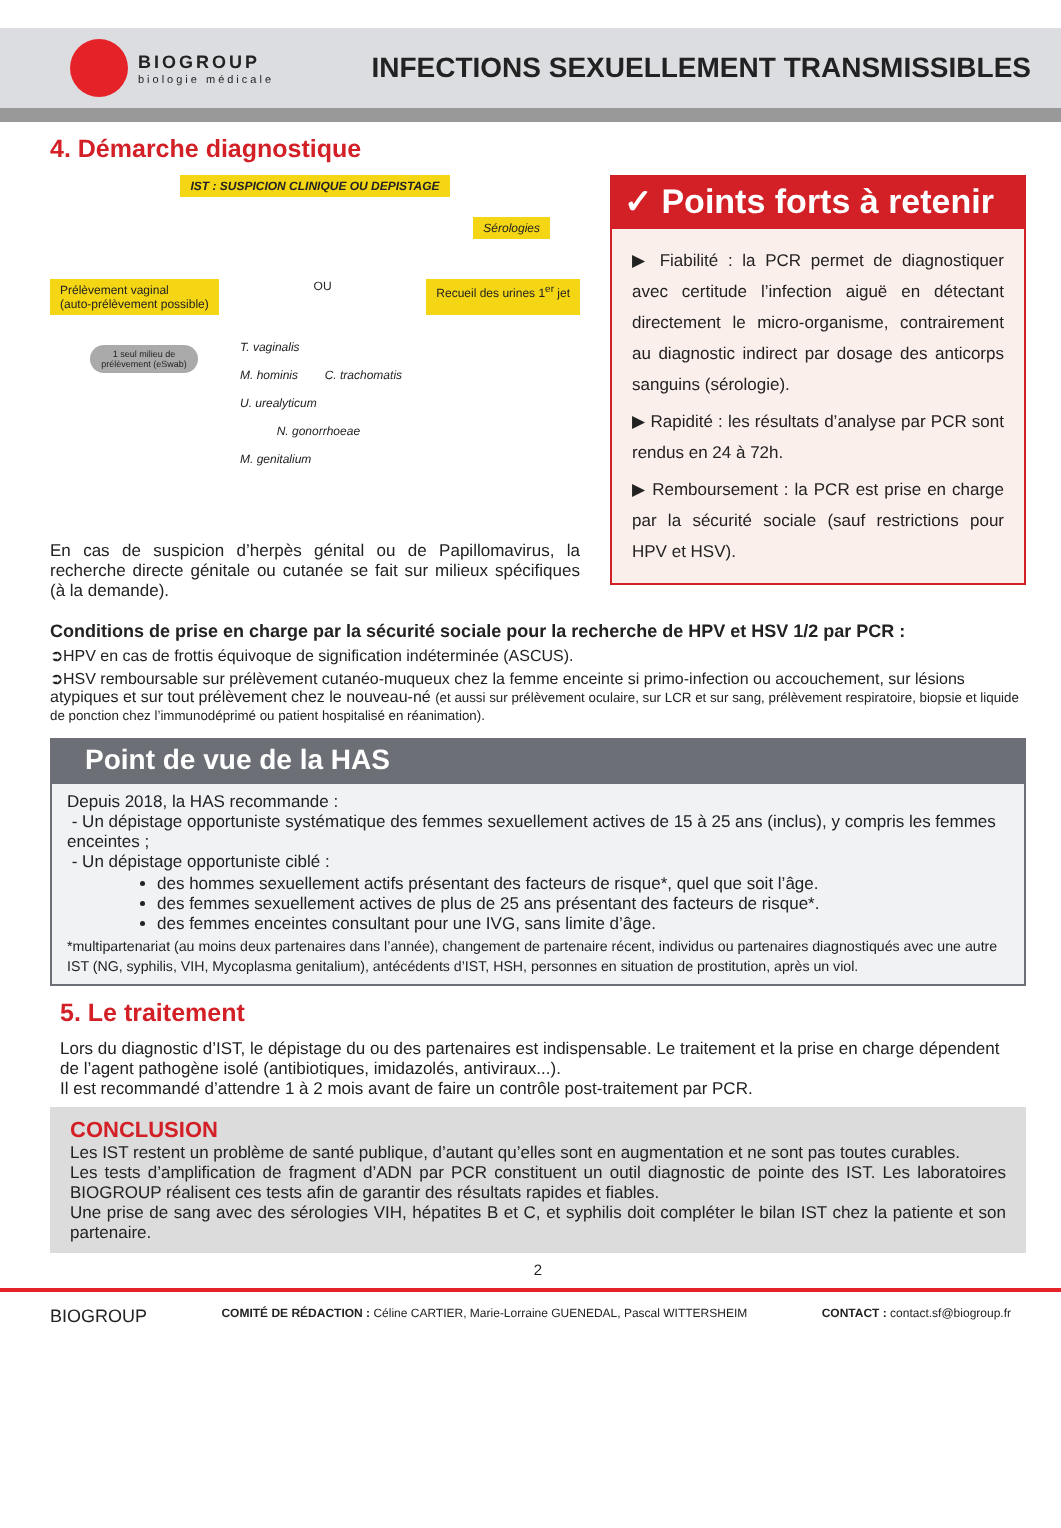BIOGROUP
biologie médicale
INFECTIONS SEXUELLEMENT TRANSMISSIBLES
4. Démarche diagnostique
IST : SUSPICION CLINIQUE OU DEPISTAGE
Sérologies
Prélèvement vaginal
(auto-prélèvement possible) OU Recueil des urines 1<sup>er</sup> jet
1 seul milieu de prélèvement (eSwab)
T. vaginalis
M. hominis C. trachomatis
U. urealyticum
N. gonorrhoeae
M. genitalium
En cas de suspicion d’herpès génital ou de Papillomavirus, la recherche directe génitale ou cutanée se fait sur milieux spécifiques (à la demande).
✓ Points forts à retenir
▶ Fiabilité : la PCR permet de diagnostiquer avec certitude l’infection aiguë en détectant directement le micro-organisme, contrairement au diagnostic indirect par dosage des anticorps sanguins (sérologie).
▶ Rapidité : les résultats d’analyse par PCR sont rendus en 24 à 72h.
▶ Remboursement : la PCR est prise en charge par la sécurité sociale (sauf restrictions pour HPV et HSV).
Conditions de prise en charge par la sécurité sociale pour la recherche de HPV et HSV 1/2 par PCR :
➲HPV en cas de frottis équivoque de signification indéterminée (ASCUS).
➲HSV remboursable sur prélèvement cutanéo-muqueux chez la femme enceinte si primo-infection ou accouchement, sur lésions atypiques et sur tout prélèvement chez le nouveau-né (et aussi sur prélèvement oculaire, sur LCR et sur sang, prélèvement respiratoire, biopsie et liquide de ponction chez l’immunodéprimé ou patient hospitalisé en réanimation).
Point de vue de la HAS
Depuis 2018, la HAS recommande :
- Un dépistage opportuniste systématique des femmes sexuellement actives de 15 à 25 ans (inclus), y compris les femmes enceintes ;
- Un dépistage opportuniste ciblé :
des hommes sexuellement actifs présentant des facteurs de risque*, quel que soit l’âge.
des femmes sexuellement actives de plus de 25 ans présentant des facteurs de risque*.
des femmes enceintes consultant pour une IVG, sans limite d’âge.
*multipartenariat (au moins deux partenaires dans l’année), changement de partenaire récent, individus ou partenaires diagnostiqués avec une autre IST (NG, syphilis, VIH, Mycoplasma genitalium), antécédents d’IST, HSH, personnes en situation de prostitution, après un viol.
5. Le traitement
Lors du diagnostic d’IST, le dépistage du ou des partenaires est indispensable. Le traitement et la prise en charge dépendent de l’agent pathogène isolé (antibiotiques, imidazolés, antiviraux...).
Il est recommandé d’attendre 1 à 2 mois avant de faire un contrôle post-traitement par PCR.
CONCLUSION
Les IST restent un problème de santé publique, d’autant qu’elles sont en augmentation et ne sont pas toutes curables.
Les tests d’amplification de fragment d’ADN par PCR constituent un outil diagnostic de pointe des IST. Les laboratoires BIOGROUP réalisent ces tests afin de garantir des résultats rapides et fiables.
Une prise de sang avec des sérologies VIH, hépatites B et C, et syphilis doit compléter le bilan IST chez la patiente et son partenaire.
2
BIOGROUP COMITÉ DE RÉDACTION : Céline CARTIER, Marie-Lorraine GUENEDAL, Pascal WITTERSHEIM CONTACT : contact.sf@biogroup.fr